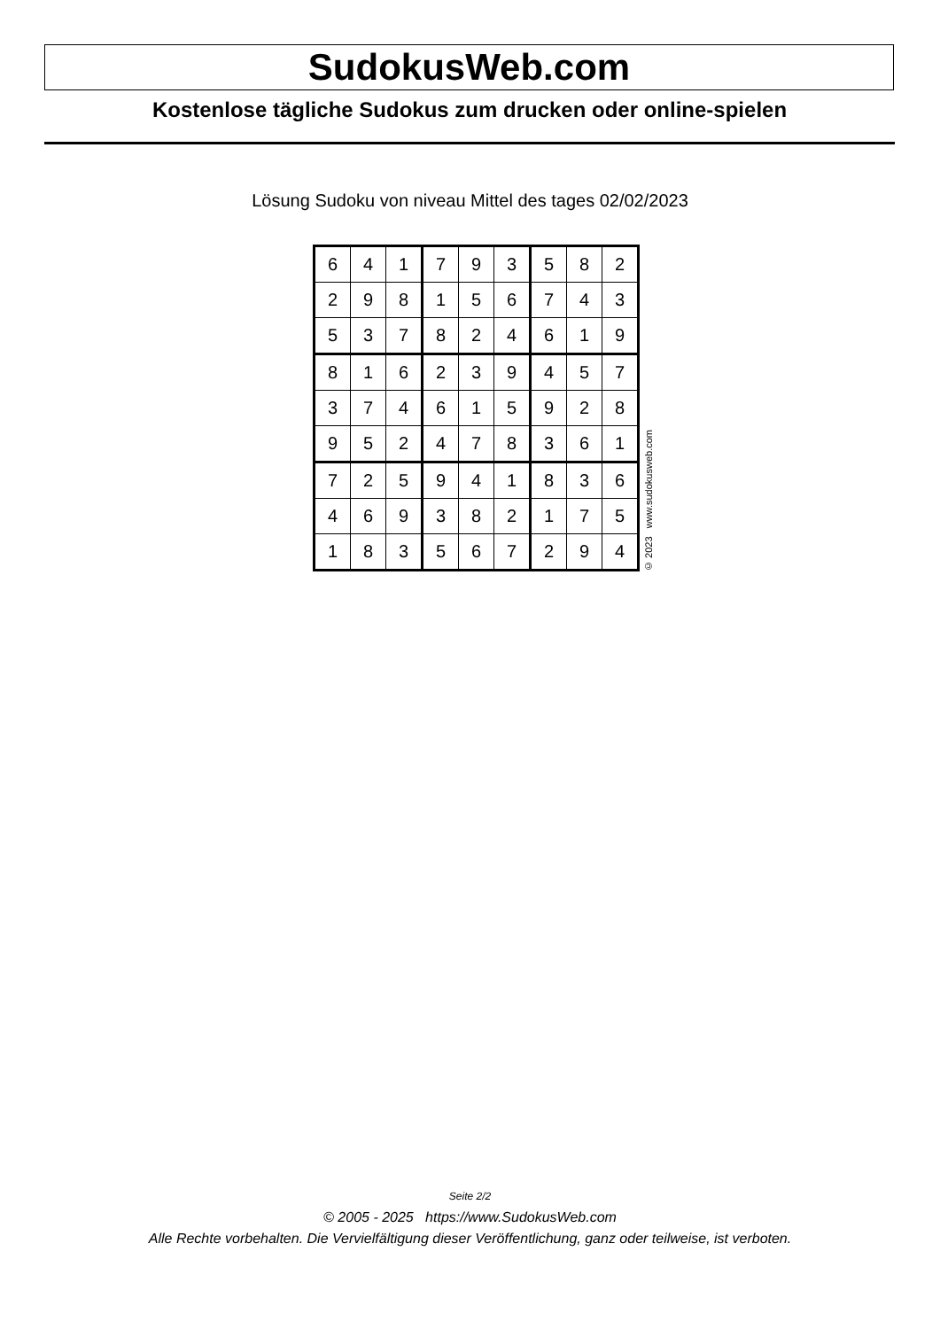SudokusWeb.com
Kostenlose tägliche Sudokus zum drucken oder online-spielen
Lösung Sudoku von niveau Mittel des tages 02/02/2023
| 6 | 4 | 1 | 7 | 9 | 3 | 5 | 8 | 2 |
| 2 | 9 | 8 | 1 | 5 | 6 | 7 | 4 | 3 |
| 5 | 3 | 7 | 8 | 2 | 4 | 6 | 1 | 9 |
| 8 | 1 | 6 | 2 | 3 | 9 | 4 | 5 | 7 |
| 3 | 7 | 4 | 6 | 1 | 5 | 9 | 2 | 8 |
| 9 | 5 | 2 | 4 | 7 | 8 | 3 | 6 | 1 |
| 7 | 2 | 5 | 9 | 4 | 1 | 8 | 3 | 6 |
| 4 | 6 | 9 | 3 | 8 | 2 | 1 | 7 | 5 |
| 1 | 8 | 3 | 5 | 6 | 7 | 2 | 9 | 4 |
© 2023 www.sudokusweb.com
Seite 2/2
© 2005 - 2025 https://www.SudokusWeb.com
Alle Rechte vorbehalten. Die Vervielfältigung dieser Veröffentlichung, ganz oder teilweise, ist verboten.